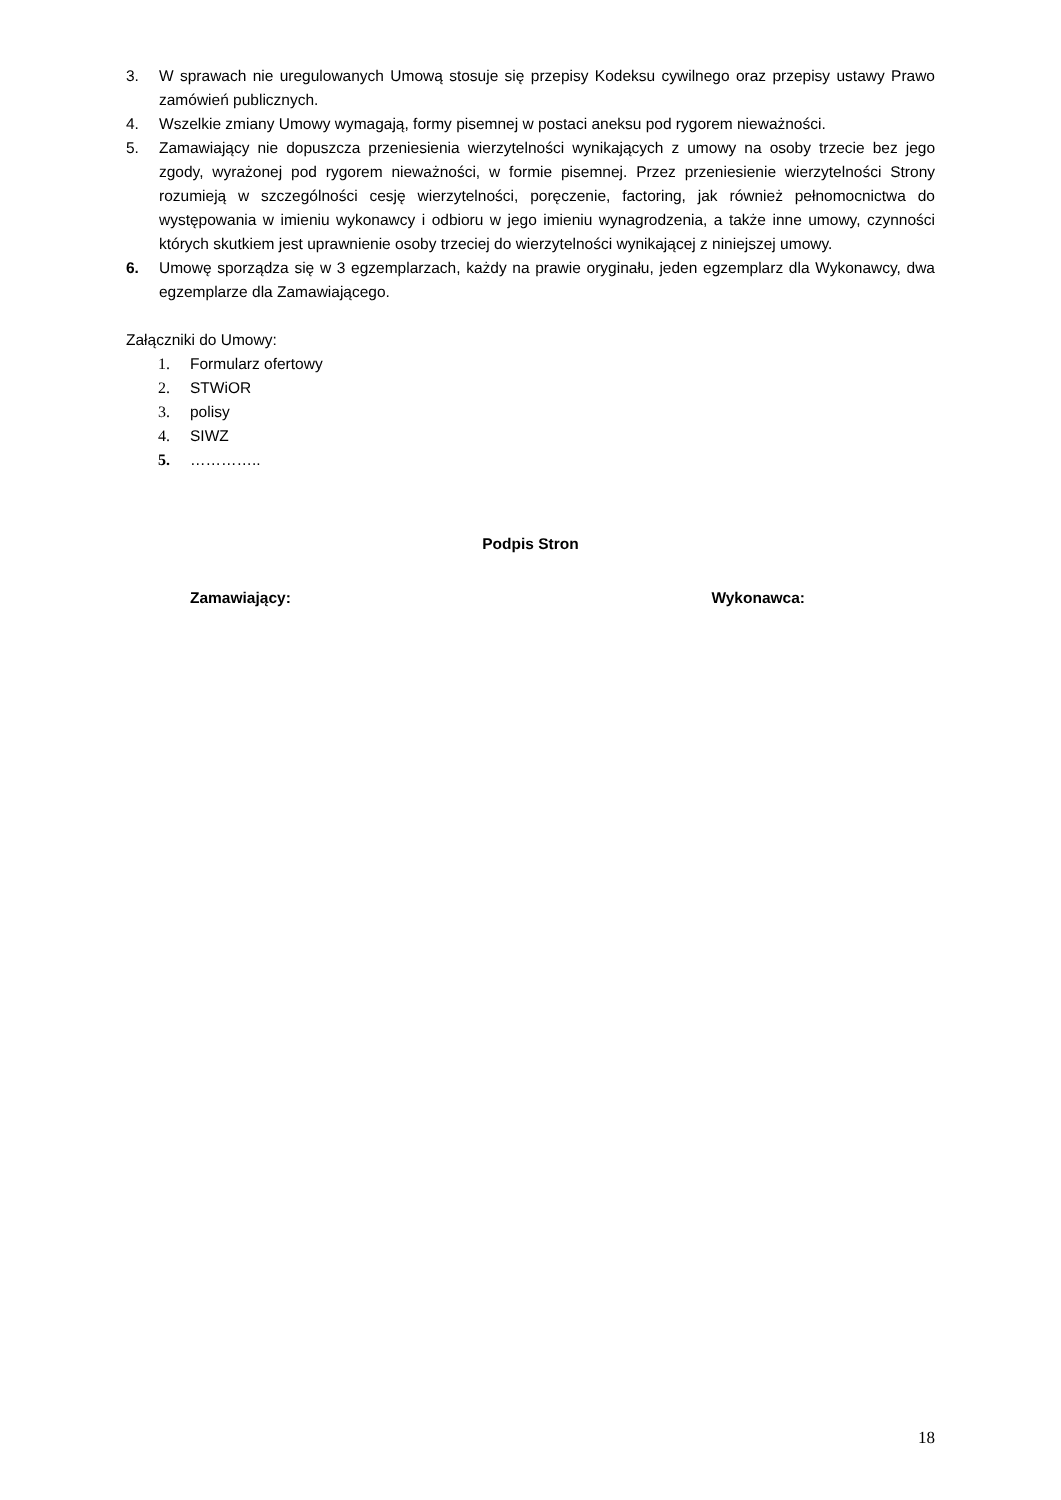3. W sprawach nie uregulowanych Umową stosuje się przepisy Kodeksu cywilnego oraz przepisy ustawy Prawo zamówień publicznych.
4. Wszelkie zmiany Umowy wymagają, formy pisemnej w postaci aneksu pod rygorem nieważności.
5. Zamawiający nie dopuszcza przeniesienia wierzytelności wynikających z umowy na osoby trzecie bez jego zgody, wyrażonej pod rygorem nieważności, w formie pisemnej. Przez przeniesienie wierzytelności Strony rozumieją w szczególności cesję wierzytelności, poręczenie, factoring, jak również pełnomocnictwa do występowania w imieniu wykonawcy i odbioru w jego imieniu wynagrodzenia, a także inne umowy, czynności których skutkiem jest uprawnienie osoby trzeciej do wierzytelności wynikającej z niniejszej umowy.
6. Umowę sporządza się w 3 egzemplarzach, każdy na prawie oryginału, jeden egzemplarz dla Wykonawcy, dwa egzemplarze dla Zamawiającego.
Załączniki do Umowy:
1. Formularz ofertowy
2. STWiOR
3. polisy
4. SIWZ
5. …………..
Podpis Stron
Zamawiający: Wykonawca:
18